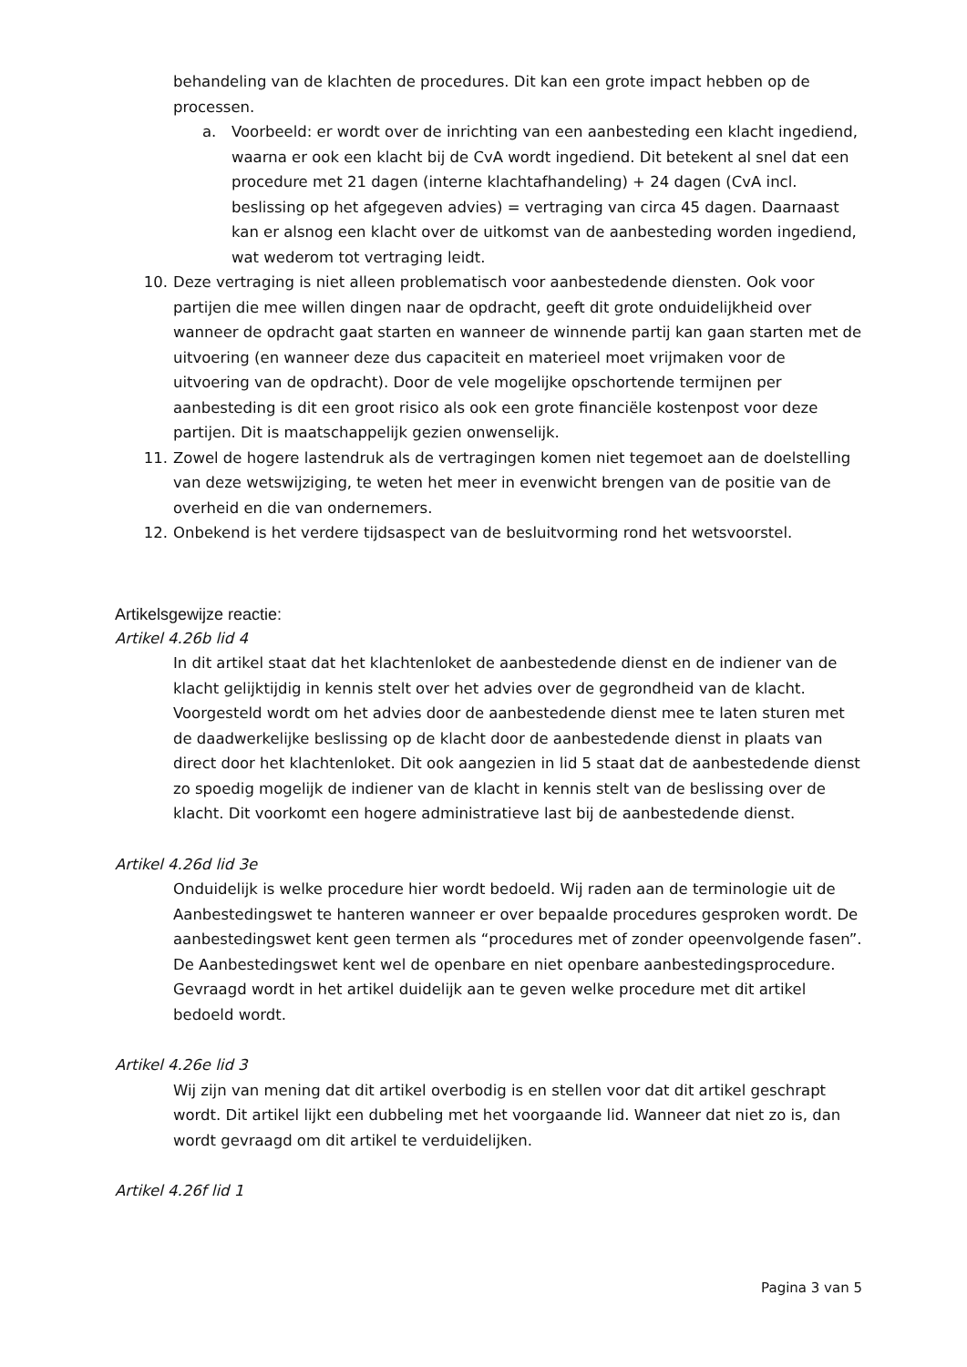behandeling van de klachten de procedures. Dit kan een grote impact hebben op de processen.
a. Voorbeeld: er wordt over de inrichting van een aanbesteding een klacht ingediend, waarna er ook een klacht bij de CvA wordt ingediend. Dit betekent al snel dat een procedure met 21 dagen (interne klachtafhandeling) + 24 dagen (CvA incl. beslissing op het afgegeven advies) = vertraging van circa 45 dagen. Daarnaast kan er alsnog een klacht over de uitkomst van de aanbesteding worden ingediend, wat wederom tot vertraging leidt.
10. Deze vertraging is niet alleen problematisch voor aanbestedende diensten. Ook voor partijen die mee willen dingen naar de opdracht, geeft dit grote onduidelijkheid over wanneer de opdracht gaat starten en wanneer de winnende partij kan gaan starten met de uitvoering (en wanneer deze dus capaciteit en materieel moet vrijmaken voor de uitvoering van de opdracht). Door de vele mogelijke opschortende termijnen per aanbesteding is dit een groot risico als ook een grote financiële kostenpost voor deze partijen. Dit is maatschappelijk gezien onwenselijk.
11. Zowel de hogere lastendruk als de vertragingen komen niet tegemoet aan de doelstelling van deze wetswijziging, te weten het meer in evenwicht brengen van de positie van de overheid en die van ondernemers.
12. Onbekend is het verdere tijdsaspect van de besluitvorming rond het wetsvoorstel.
Artikelsgewijze reactie:
Artikel 4.26b lid 4
In dit artikel staat dat het klachtenloket de aanbestedende dienst en de indiener van de klacht gelijktijdig in kennis stelt over het advies over de gegrondheid van de klacht.
Voorgesteld wordt om het advies door de aanbestedende dienst mee te laten sturen met de daadwerkelijke beslissing op de klacht door de aanbestedende dienst in plaats van direct door het klachtenloket. Dit ook aangezien in lid 5 staat dat de aanbestedende dienst zo spoedig mogelijk de indiener van de klacht in kennis stelt van de beslissing over de klacht. Dit voorkomt een hogere administratieve last bij de aanbestedende dienst.
Artikel 4.26d lid 3e
Onduidelijk is welke procedure hier wordt bedoeld. Wij raden aan de terminologie uit de Aanbestedingswet te hanteren wanneer er over bepaalde procedures gesproken wordt. De aanbestedingswet kent geen termen als “procedures met of zonder opeenvolgende fasen”. De Aanbestedingswet kent wel de openbare en niet openbare aanbestedingsprocedure. Gevraagd wordt in het artikel duidelijk aan te geven welke procedure met dit artikel bedoeld wordt.
Artikel 4.26e lid 3
Wij zijn van mening dat dit artikel overbodig is en stellen voor dat dit artikel geschrapt wordt. Dit artikel lijkt een dubbeling met het voorgaande lid. Wanneer dat niet zo is, dan wordt gevraagd om dit artikel te verduidelijken.
Artikel 4.26f lid 1
Pagina 3 van 5